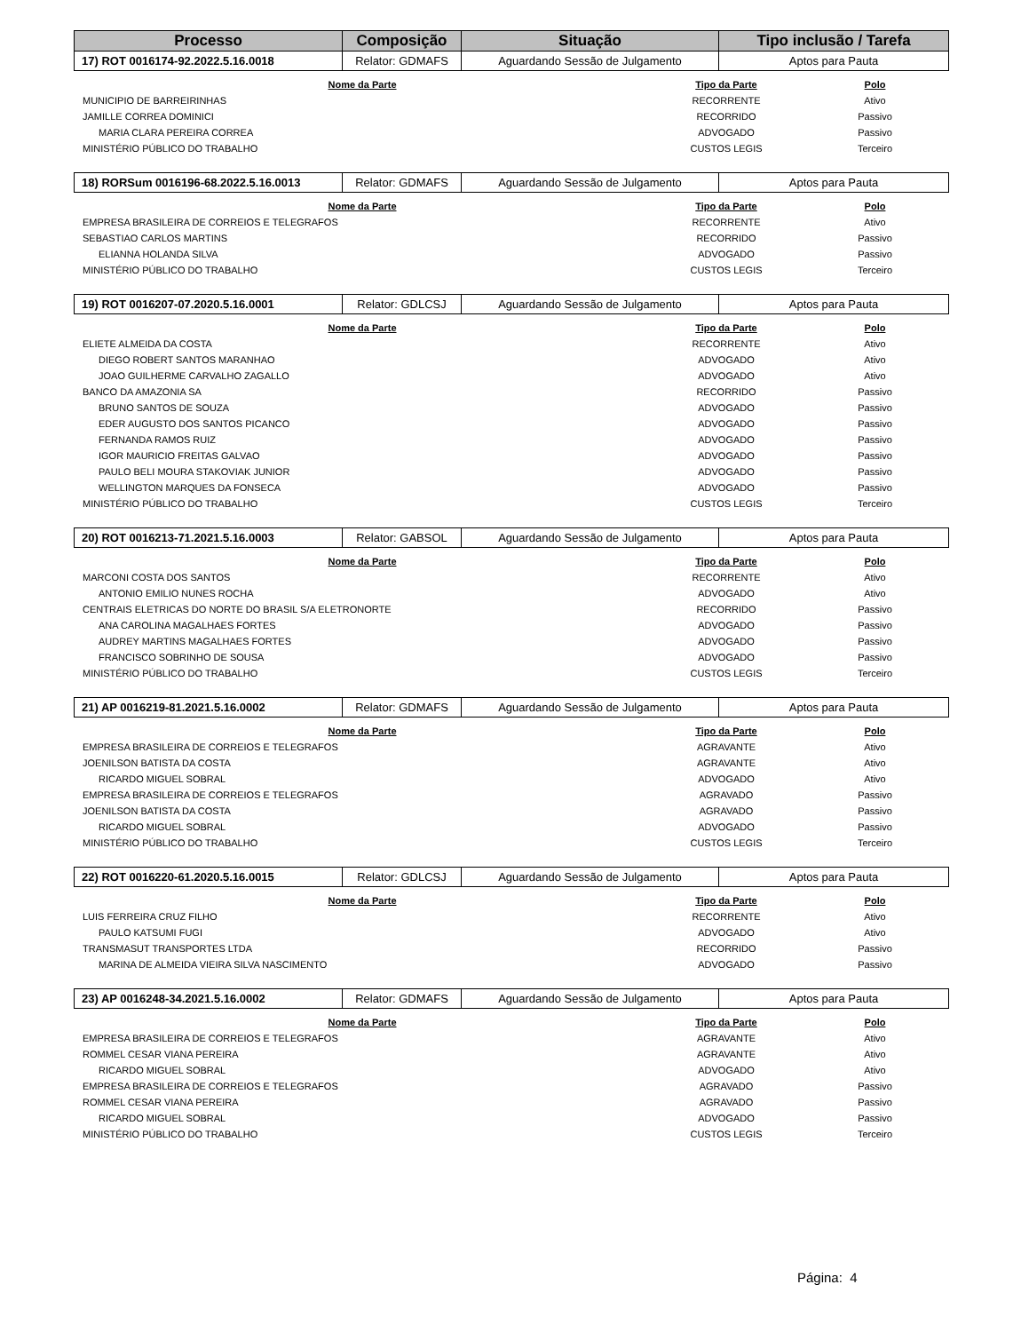| Processo | Composição | Situação | Tipo inclusão / Tarefa |
| --- | --- | --- | --- |
| 17) ROT 0016174-92.2022.5.16.0018 | Relator: GDMAFS | Aguardando Sessão de Julgamento | Aptos para Pauta |
| Nome da Parte | Tipo da Parte | Polo |
| --- | --- | --- |
| MUNICIPIO DE BARREIRINHAS | RECORRENTE | Ativo |
| JAMILLE CORREA DOMINICI | RECORRIDO | Passivo |
| MARIA CLARA PEREIRA CORREA | ADVOGADO | Passivo |
| MINISTÉRIO PÚBLICO DO TRABALHO | CUSTOS LEGIS | Terceiro |
| 18) RORSum 0016196-68.2022.5.16.0013 | Relator: GDMAFS | Aguardando Sessão de Julgamento | Aptos para Pauta |
| Nome da Parte | Tipo da Parte | Polo |
| --- | --- | --- |
| EMPRESA BRASILEIRA DE CORREIOS E TELEGRAFOS | RECORRENTE | Ativo |
| SEBASTIAO CARLOS MARTINS | RECORRIDO | Passivo |
| ELIANNA HOLANDA SILVA | ADVOGADO | Passivo |
| MINISTÉRIO PÚBLICO DO TRABALHO | CUSTOS LEGIS | Terceiro |
| 19) ROT 0016207-07.2020.5.16.0001 | Relator: GDLCSJ | Aguardando Sessão de Julgamento | Aptos para Pauta |
| Nome da Parte | Tipo da Parte | Polo |
| --- | --- | --- |
| ELIETE ALMEIDA DA COSTA | RECORRENTE | Ativo |
| DIEGO ROBERT SANTOS MARANHAO | ADVOGADO | Ativo |
| JOAO GUILHERME CARVALHO ZAGALLO | ADVOGADO | Ativo |
| BANCO DA AMAZONIA SA | RECORRIDO | Passivo |
| BRUNO SANTOS DE SOUZA | ADVOGADO | Passivo |
| EDER AUGUSTO DOS SANTOS PICANCO | ADVOGADO | Passivo |
| FERNANDA RAMOS RUIZ | ADVOGADO | Passivo |
| IGOR MAURICIO FREITAS GALVAO | ADVOGADO | Passivo |
| PAULO BELI MOURA STAKOVIAK JUNIOR | ADVOGADO | Passivo |
| WELLINGTON MARQUES DA FONSECA | ADVOGADO | Passivo |
| MINISTÉRIO PÚBLICO DO TRABALHO | CUSTOS LEGIS | Terceiro |
| 20) ROT 0016213-71.2021.5.16.0003 | Relator: GABSOL | Aguardando Sessão de Julgamento | Aptos para Pauta |
| Nome da Parte | Tipo da Parte | Polo |
| --- | --- | --- |
| MARCONI COSTA DOS SANTOS | RECORRENTE | Ativo |
| ANTONIO EMILIO NUNES ROCHA | ADVOGADO | Ativo |
| CENTRAIS ELETRICAS DO NORTE DO BRASIL S/A ELETRONORTE | RECORRIDO | Passivo |
| ANA CAROLINA MAGALHAES FORTES | ADVOGADO | Passivo |
| AUDREY MARTINS MAGALHAES FORTES | ADVOGADO | Passivo |
| FRANCISCO SOBRINHO DE SOUSA | ADVOGADO | Passivo |
| MINISTÉRIO PÚBLICO DO TRABALHO | CUSTOS LEGIS | Terceiro |
| 21) AP 0016219-81.2021.5.16.0002 | Relator: GDMAFS | Aguardando Sessão de Julgamento | Aptos para Pauta |
| Nome da Parte | Tipo da Parte | Polo |
| --- | --- | --- |
| EMPRESA BRASILEIRA DE CORREIOS E TELEGRAFOS | AGRAVANTE | Ativo |
| JOENILSON BATISTA DA COSTA | AGRAVANTE | Ativo |
| RICARDO MIGUEL SOBRAL | ADVOGADO | Ativo |
| EMPRESA BRASILEIRA DE CORREIOS E TELEGRAFOS | AGRAVADO | Passivo |
| JOENILSON BATISTA DA COSTA | AGRAVADO | Passivo |
| RICARDO MIGUEL SOBRAL | ADVOGADO | Passivo |
| MINISTÉRIO PÚBLICO DO TRABALHO | CUSTOS LEGIS | Terceiro |
| 22) ROT 0016220-61.2020.5.16.0015 | Relator: GDLCSJ | Aguardando Sessão de Julgamento | Aptos para Pauta |
| Nome da Parte | Tipo da Parte | Polo |
| --- | --- | --- |
| LUIS FERREIRA CRUZ FILHO | RECORRENTE | Ativo |
| PAULO KATSUMI FUGI | ADVOGADO | Ativo |
| TRANSMASUT TRANSPORTES LTDA | RECORRIDO | Passivo |
| MARINA DE ALMEIDA VIEIRA SILVA NASCIMENTO | ADVOGADO | Passivo |
| 23) AP 0016248-34.2021.5.16.0002 | Relator: GDMAFS | Aguardando Sessão de Julgamento | Aptos para Pauta |
| Nome da Parte | Tipo da Parte | Polo |
| --- | --- | --- |
| EMPRESA BRASILEIRA DE CORREIOS E TELEGRAFOS | AGRAVANTE | Ativo |
| ROMMEL CESAR VIANA PEREIRA | AGRAVANTE | Ativo |
| RICARDO MIGUEL SOBRAL | ADVOGADO | Ativo |
| EMPRESA BRASILEIRA DE CORREIOS E TELEGRAFOS | AGRAVADO | Passivo |
| ROMMEL CESAR VIANA PEREIRA | AGRAVADO | Passivo |
| RICARDO MIGUEL SOBRAL | ADVOGADO | Passivo |
| MINISTÉRIO PÚBLICO DO TRABALHO | CUSTOS LEGIS | Terceiro |
Página: 4